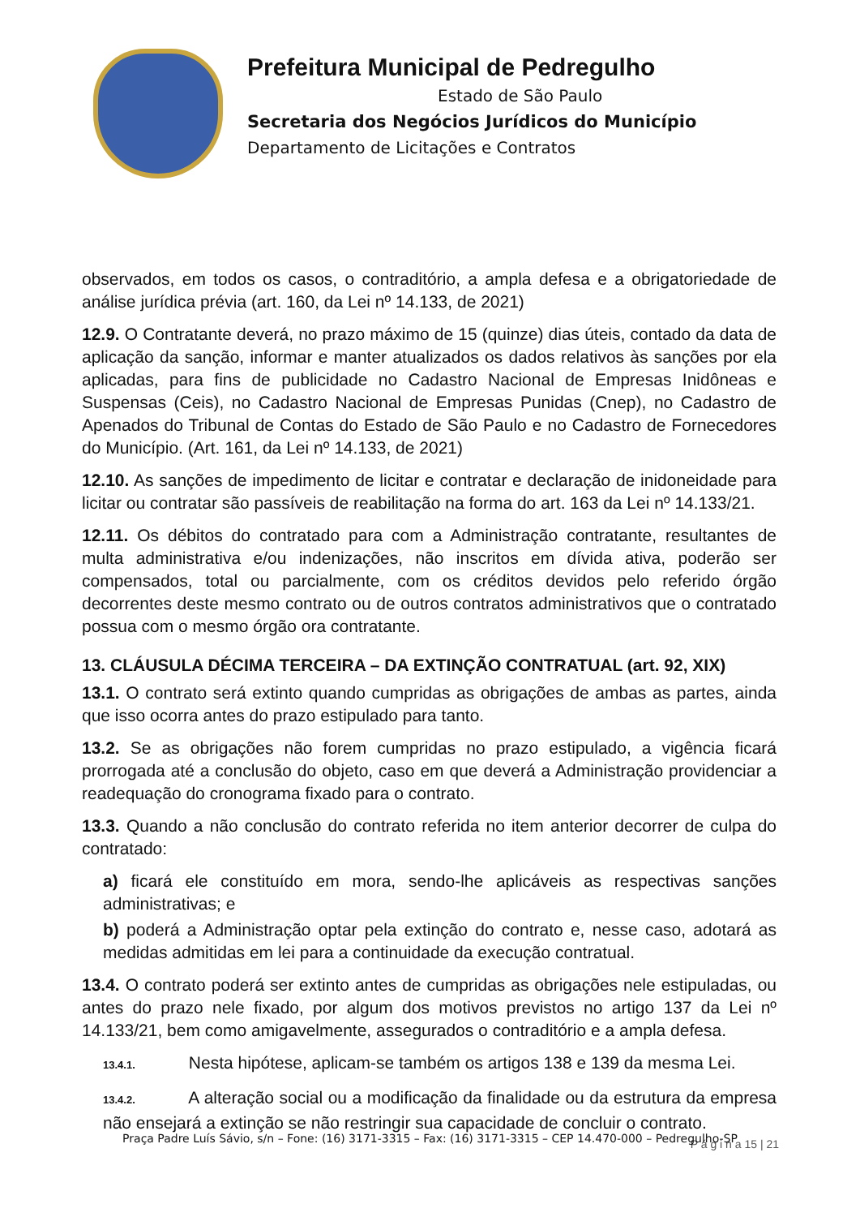Prefeitura Municipal de Pedregulho
Estado de São Paulo
Secretaria dos Negócios Jurídicos do Município
Departamento de Licitações e Contratos
observados, em todos os casos, o contraditório, a ampla defesa e a obrigatoriedade de análise jurídica prévia (art. 160, da Lei nº 14.133, de 2021)
12.9. O Contratante deverá, no prazo máximo de 15 (quinze) dias úteis, contado da data de aplicação da sanção, informar e manter atualizados os dados relativos às sanções por ela aplicadas, para fins de publicidade no Cadastro Nacional de Empresas Inidôneas e Suspensas (Ceis), no Cadastro Nacional de Empresas Punidas (Cnep), no Cadastro de Apenados do Tribunal de Contas do Estado de São Paulo e no Cadastro de Fornecedores do Município. (Art. 161, da Lei nº 14.133, de 2021)
12.10. As sanções de impedimento de licitar e contratar e declaração de inidoneidade para licitar ou contratar são passíveis de reabilitação na forma do art. 163 da Lei nº 14.133/21.
12.11. Os débitos do contratado para com a Administração contratante, resultantes de multa administrativa e/ou indenizações, não inscritos em dívida ativa, poderão ser compensados, total ou parcialmente, com os créditos devidos pelo referido órgão decorrentes deste mesmo contrato ou de outros contratos administrativos que o contratado possua com o mesmo órgão ora contratante.
13. CLÁUSULA DÉCIMA TERCEIRA – DA EXTINÇÃO CONTRATUAL (art. 92, XIX)
13.1. O contrato será extinto quando cumpridas as obrigações de ambas as partes, ainda que isso ocorra antes do prazo estipulado para tanto.
13.2. Se as obrigações não forem cumpridas no prazo estipulado, a vigência ficará prorrogada até a conclusão do objeto, caso em que deverá a Administração providenciar a readequação do cronograma fixado para o contrato.
13.3. Quando a não conclusão do contrato referida no item anterior decorrer de culpa do contratado:
a) ficará ele constituído em mora, sendo-lhe aplicáveis as respectivas sanções administrativas; e
b) poderá a Administração optar pela extinção do contrato e, nesse caso, adotará as medidas admitidas em lei para a continuidade da execução contratual.
13.4. O contrato poderá ser extinto antes de cumpridas as obrigações nele estipuladas, ou antes do prazo nele fixado, por algum dos motivos previstos no artigo 137 da Lei nº 14.133/21, bem como amigavelmente, assegurados o contraditório e a ampla defesa.
13.4.1. Nesta hipótese, aplicam-se também os artigos 138 e 139 da mesma Lei.
13.4.2. A alteração social ou a modificação da finalidade ou da estrutura da empresa não ensejará a extinção se não restringir sua capacidade de concluir o contrato.
P á g i n a 15 | 21
Praça Padre Luís Sávio, s/n – Fone: (16) 3171-3315 – Fax: (16) 3171-3315 – CEP 14.470-000 – Pedregulho-SP